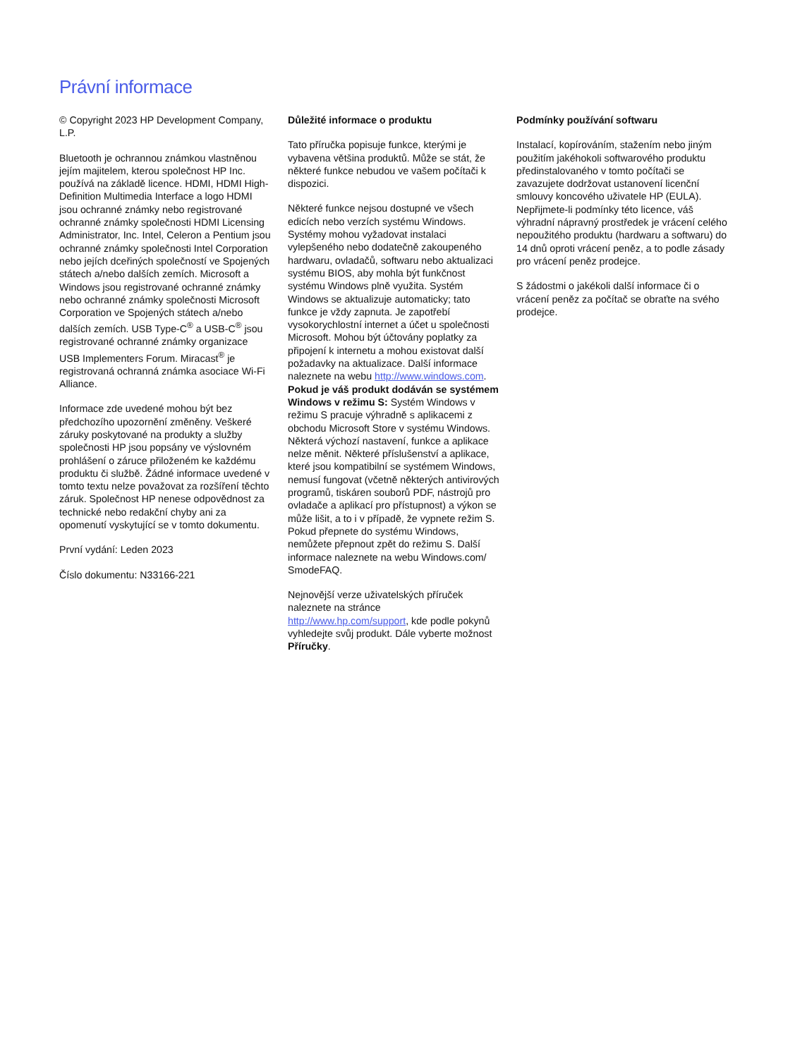Právní informace
© Copyright 2023 HP Development Company, L.P.
Bluetooth je ochrannou známkou vlastněnou jejím majitelem, kterou společnost HP Inc. používá na základě licence. HDMI, HDMI High-Definition Multimedia Interface a logo HDMI jsou ochranné známky nebo registrované ochranné známky společnosti HDMI Licensing Administrator, Inc. Intel, Celeron a Pentium jsou ochranné známky společnosti Intel Corporation nebo jejích dceřiných společností ve Spojených státech a/nebo dalších zemích. Microsoft a Windows jsou registrované ochranné známky nebo ochranné známky společnosti Microsoft Corporation ve Spojených státech a/nebo dalších zemích. USB Type-C<sup>®</sup> a USB-C<sup>®</sup> jsou registrované ochranné známky organizace USB Implementers Forum. Miracast<sup>®</sup> je registrovaná ochranná známka asociace Wi-Fi Alliance.
Informace zde uvedené mohou být bez předchozího upozornění změněny. Veškeré záruky poskytované na produkty a služby společnosti HP jsou popsány ve výslovném prohlášení o záruce přiloženém ke každému produktu či službě. Žádné informace uvedené v tomto textu nelze považovat za rozšíření těchto záruk. Společnost HP nenese odpovědnost za technické nebo redakční chyby ani za opomenutí vyskytující se v tomto dokumentu.
První vydání: Leden 2023
Číslo dokumentu: N33166-221
Důležité informace o produktu
Tato příručka popisuje funkce, kterými je vybavena většina produktů. Může se stát, že některé funkce nebudou ve vašem počítači k dispozici.
Některé funkce nejsou dostupné ve všech edicích nebo verzích systému Windows. Systémy mohou vyžadovat instalaci vylepšeného nebo dodatečně zakoupeného hardwaru, ovladačů, softwaru nebo aktualizaci systému BIOS, aby mohla být funkčnost systému Windows plně využita. Systém Windows se aktualizuje automaticky; tato funkce je vždy zapnuta. Je zapotřebí vysokorychlostní internet a účet u společnosti Microsoft. Mohou být účtovány poplatky za připojení k internetu a mohou existovat další požadavky na aktualizace. Další informace naleznete na webu http://www.windows.com. Pokud je váš produkt dodáván se systémem Windows v režimu S: Systém Windows v režimu S pracuje výhradně s aplikacemi z obchodu Microsoft Store v systému Windows. Některá výchozí nastavení, funkce a aplikace nelze měnit. Některé příslušenství a aplikace, které jsou kompatibilní se systémem Windows, nemusí fungovat (včetně některých antivirových programů, tiskáren souborů PDF, nástrojů pro ovladače a aplikací pro přístupnost) a výkon se může lišit, a to i v případě, že vypnete režim S. Pokud přepnete do systému Windows, nemůžete přepnout zpět do režimu S. Další informace naleznete na webu Windows.com/ SmodeFAQ.
Nejnovější verze uživatelských příruček naleznete na stránce http://www.hp.com/support, kde podle pokynů vyhledejte svůj produkt. Dále vyberte možnost Příručky.
Podmínky používání softwaru
Instalací, kopírováním, stažením nebo jiným použitím jakéhokoli softwarového produktu předinstalovaného v tomto počítači se zavazujete dodržovat ustanovení licenční smlouvy koncového uživatele HP (EULA). Nepřijmete-li podmínky této licence, váš výhradní nápravný prostředek je vrácení celého nepoužitého produktu (hardwaru a softwaru) do 14 dnů oproti vrácení peněz, a to podle zásady pro vrácení peněz prodejce.
S žádostmi o jakékoli další informace či o vrácení peněz za počítač se obraťte na svého prodejce.